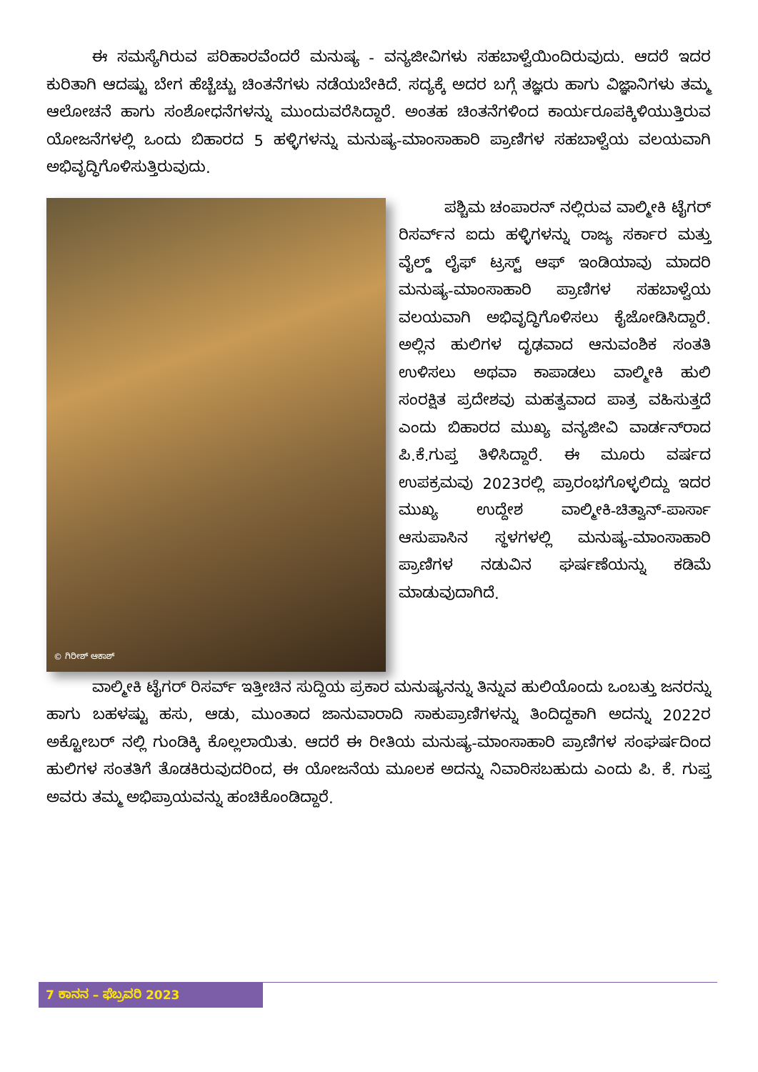ಈ ಸಮಸ್ಯೆಗಿರುವ ಪರಿಹಾರವೆಂದರೆ ಮನುಷ್ಯ - ವನ್ಯಜೀವಿಗಳು ಸಹಬಾಳ್ವೆಯಿಂದಿರುವುದು. ಆದರೆ ಇದರ ಕುರಿತಾಗಿ ಆದಷ್ಟು ಬೇಗ ಹೆಚ್ಚೆಚ್ಚು ಚಿಂತನೆಗಳು ನಡೆಯಬೇಕಿದೆ. ಸದ್ಯಕ್ಕೆ ಅದರ ಬಗ್ಗೆ ತಜ್ಞರು ಹಾಗು ವಿಜ್ಞಾನಿಗಳು ತಮ್ಮ ಆಲೋಚನೆ ಹಾಗು ಸಂಶೋಧನೆಗಳನ್ನು ಮುಂದುವರೆಸಿದ್ದಾರೆ. ಅಂತಹ ಚಿಂತನೆಗಳಿಂದ ಕಾರ್ಯರೂಪಕ್ಕಿಳಿಯುತ್ತಿರುವ ಯೋಜನೆಗಳಲ್ಲಿ ಒಂದು ಬಿಹಾರದ 5 ಹಳ್ಳಿಗಳನ್ನು ಮನುಷ್ಯ-ಮಾಂಸಾಹಾರಿ ಪ್ರಾಣಿಗಳ ಸಹಬಾಳ್ವೆಯ ವಲಯವಾಗಿ ಅಭಿವೃದ್ಧಿಗೊಳಿಸುತ್ತಿರುವುದು.
© ಗಿರೀಶ್ ಆಕಾಶ್
ಪಶ್ಚಿಮ ಚಂಪಾರನ್ ನಲ್ಲಿರುವ ವಾಲ್ಮೀಕಿ ಟೈಗರ್ ರಿಸರ್ವ್‌ನ ಐದು ಹಳ್ಳಿಗಳನ್ನು ರಾಜ್ಯ ಸರ್ಕಾರ ಮತ್ತು ವೈಲ್ಡ್ ಲೈಫ್ ಟ್ರಸ್ಟ್ ಆಫ್ ಇಂಡಿಯಾವು ಮಾದರಿ ಮನುಷ್ಯ-ಮಾಂಸಾಹಾರಿ ಪ್ರಾಣಿಗಳ ಸಹಬಾಳ್ವೆಯ ವಲಯವಾಗಿ ಅಭಿವೃದ್ಧಿಗೊಳಿಸಲು ಕೈಜೋಡಿಸಿದ್ದಾರೆ. ಅಲ್ಲಿನ ಹುಲಿಗಳ ದೃಢವಾದ ಆನುವಂಶಿಕ ಸಂತತಿ ಉಳಿಸಲು ಅಥವಾ ಕಾಪಾಡಲು ವಾಲ್ಮೀಕಿ ಹುಲಿ ಸಂರಕ್ಷಿತ ಪ್ರದೇಶವು ಮಹತ್ವವಾದ ಪಾತ್ರ ವಹಿಸುತ್ತದೆ ಎಂದು ಬಿಹಾರದ ಮುಖ್ಯ ವನ್ಯಜೀವಿ ವಾರ್ಡನ್‌ರಾದ ಪಿ.ಕೆ.ಗುಪ್ತ ತಿಳಿಸಿದ್ದಾರೆ. ಈ ಮೂರು ವರ್ಷದ ಉಪಕ್ರಮವು 2023ರಲ್ಲಿ ಪ್ರಾರಂಭಗೊಳ್ಳಲಿದ್ದು ಇದರ ಮುಖ್ಯ ಉದ್ದೇಶ ವಾಲ್ಮೀಕಿ-ಚಿತ್ವಾನ್-ಪಾರ್ಸಾ ಆಸುಪಾಸಿನ ಸ್ಥಳಗಳಲ್ಲಿ ಮನುಷ್ಯ-ಮಾಂಸಾಹಾರಿ ಪ್ರಾಣಿಗಳ ನಡುವಿನ ಘರ್ಷಣೆಯನ್ನು ಕಡಿಮೆ ಮಾಡುವುದಾಗಿದೆ.
ವಾಲ್ಮೀಕಿ ಟೈಗರ್ ರಿಸರ್ವ್‌ ಇತ್ತೀಚಿನ ಸುದ್ದಿಯ ಪ್ರಕಾರ ಮನುಷ್ಯನನ್ನು ತಿನ್ನುವ ಹುಲಿಯೊಂದು ಒಂಬತ್ತು ಜನರನ್ನು ಹಾಗು ಬಹಳಷ್ಟು ಹಸು, ಆಡು, ಮುಂತಾದ ಜಾನುವಾರಾದಿ ಸಾಕುಪ್ರಾಣಿಗಳನ್ನು ತಿಂದಿದ್ದಕಾಗಿ ಅದನ್ನು 2022ರ ಅಕ್ಟೋಬರ್ ನಲ್ಲಿ ಗುಂಡಿಕ್ಕಿ ಕೊಲ್ಲಲಾಯಿತು. ಆದರೆ ಈ ರೀತಿಯ ಮನುಷ್ಯ-ಮಾಂಸಾಹಾರಿ ಪ್ರಾಣಿಗಳ ಸಂಘರ್ಷದಿಂದ ಹುಲಿಗಳ ಸಂತತಿಗೆ ತೊಡಕಿರುವುದರಿಂದ, ಈ ಯೋಜನೆಯ ಮೂಲಕ ಅದನ್ನು ನಿವಾರಿಸಬಹುದು ಎಂದು ಪಿ. ಕೆ. ಗುಪ್ತ ಅವರು ತಮ್ಮ ಅಭಿಪ್ರಾಯವನ್ನು ಹಂಚಿಕೊಂಡಿದ್ದಾರೆ.
7 ಕಾನನ – ಫೆಬ್ರವರಿ 2023